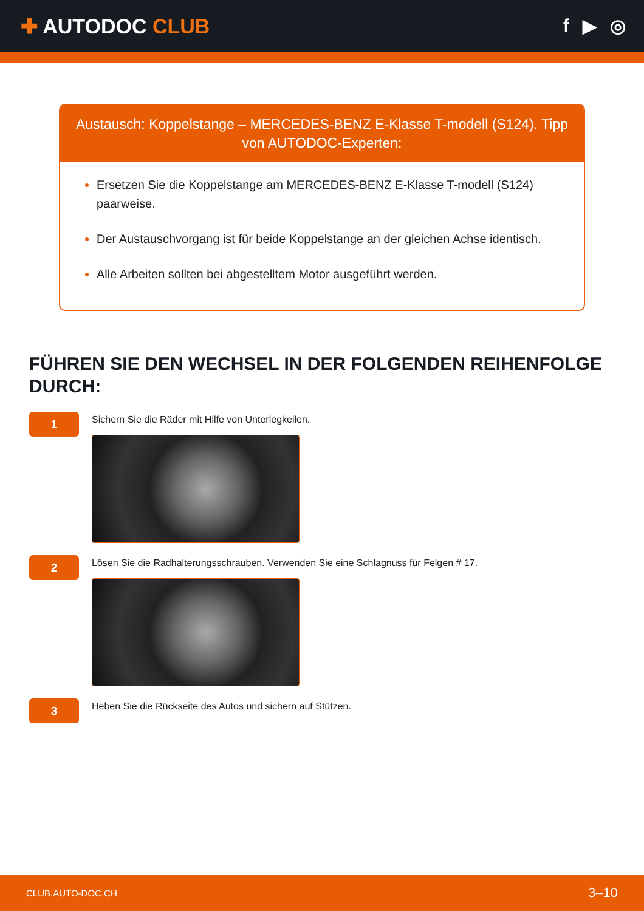✚ AUTODOC CLUB f ▶ ◎
Austausch: Koppelstange – MERCEDES-BENZ E-Klasse T-modell (S124). Tipp von AUTODOC-Experten:
Ersetzen Sie die Koppelstange am MERCEDES-BENZ E-Klasse T-modell (S124) paarweise.
Der Austauschvorgang ist für beide Koppelstange an der gleichen Achse identisch.
Alle Arbeiten sollten bei abgestelltem Motor ausgeführt werden.
FÜHREN SIE DEN WECHSEL IN DER FOLGENDEN REIHENFOLGE DURCH:
1
Sichern Sie die Räder mit Hilfe von Unterlegkeilen.
2
Lösen Sie die Radhalterungsschrauben. Verwenden Sie eine Schlagnuss für Felgen # 17.
3
Heben Sie die Rückseite des Autos und sichern auf Stützen.
CLUB.AUTO-DOC.CH 3–10